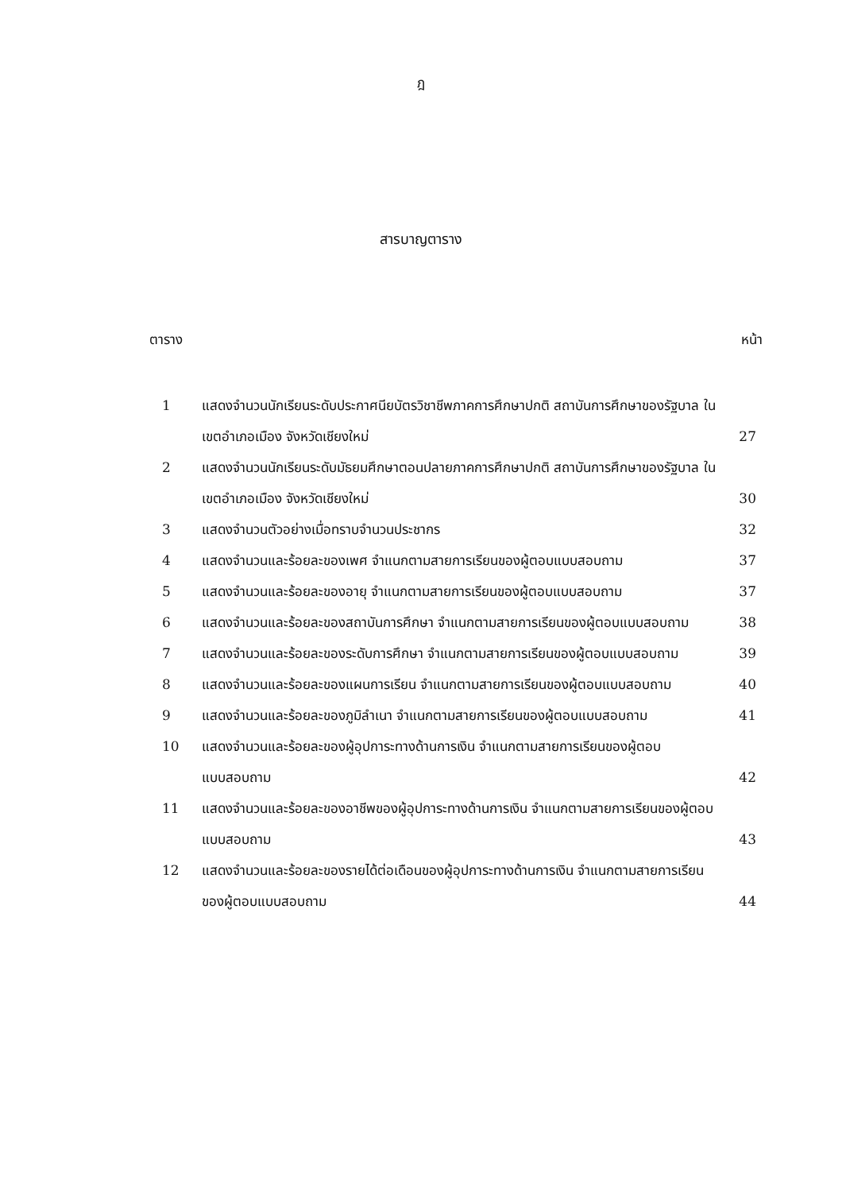ฎ
สารบาญตาราง
ตาราง หน้า
| 1 | แสดงจำนวนนักเรียนระดับประกาศนียบัตรวิชาชีพภาคการศึกษาปกติ สถาบันการศึกษาของรัฐบาล ในเขตอำเภอเมือง จังหวัดเชียงใหม่ | 27 |
| 2 | แสดงจำนวนนักเรียนระดับมัธยมศึกษาตอนปลายภาคการศึกษาปกติ สถาบันการศึกษาของรัฐบาล ในเขตอำเภอเมือง จังหวัดเชียงใหม่ | 30 |
| 3 | แสดงจำนวนตัวอย่างเมื่อทราบจำนวนประชากร | 32 |
| 4 | แสดงจำนวนและร้อยละของเพศ จำแนกตามสายการเรียนของผู้ตอบแบบสอบถาม | 37 |
| 5 | แสดงจำนวนและร้อยละของอายุ จำแนกตามสายการเรียนของผู้ตอบแบบสอบถาม | 37 |
| 6 | แสดงจำนวนและร้อยละของสถาบันการศึกษา จำแนกตามสายการเรียนของผู้ตอบแบบสอบถาม | 38 |
| 7 | แสดงจำนวนและร้อยละของระดับการศึกษา จำแนกตามสายการเรียนของผู้ตอบแบบสอบถาม | 39 |
| 8 | แสดงจำนวนและร้อยละของแผนการเรียน จำแนกตามสายการเรียนของผู้ตอบแบบสอบถาม | 40 |
| 9 | แสดงจำนวนและร้อยละของภูมิลำเนา จำแนกตามสายการเรียนของผู้ตอบแบบสอบถาม | 41 |
| 10 | แสดงจำนวนและร้อยละของผู้อุปการะทางด้านการเงิน จำแนกตามสายการเรียนของผู้ตอบแบบสอบถาม | 42 |
| 11 | แสดงจำนวนและร้อยละของอาชีพของผู้อุปการะทางด้านการเงิน จำแนกตามสายการเรียนของผู้ตอบแบบสอบถาม | 43 |
| 12 | แสดงจำนวนและร้อยละของรายได้ต่อเดือนของผู้อุปการะทางด้านการเงิน จำแนกตามสายการเรียนของผู้ตอบแบบสอบถาม | 44 |